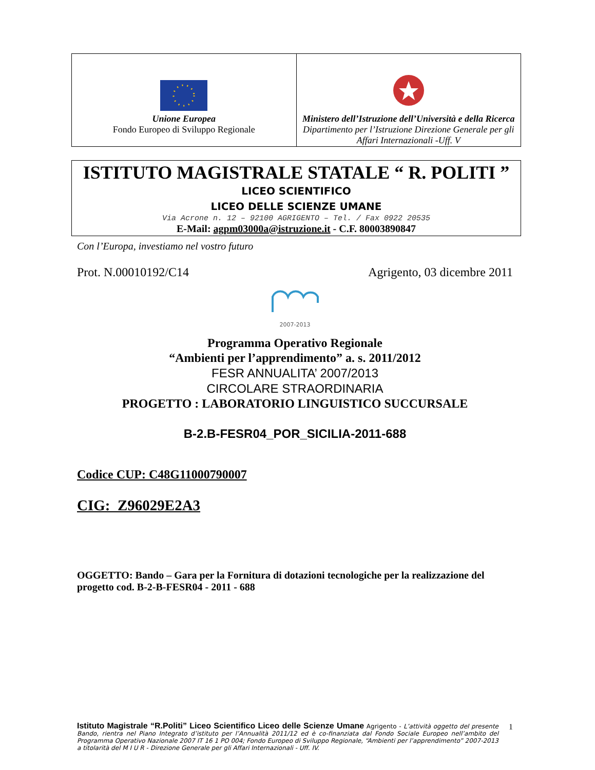| Unione Europea Fondo Europeo di Sviluppo Regionale | Ministero dell’Istruzione dell’Università e della Ricerca Dipartimento per l’Istruzione Direzione Generale per gli Affari Internazionali -Uff. V |
ISTITUTO MAGISTRALE STATALE “ R. POLITI ”
LICEO SCIENTIFICO
LICEO DELLE SCIENZE UMANE
Via Acrone n. 12 – 92100 AGRIGENTO – Tel. / Fax 0922 20535
E-Mail: agpm03000a@istruzione.it - C.F. 80003890847
Con l’Europa, investiamo nel vostro futuro
Prot. N.00010192/C14 Agrigento, 03 dicembre 2011
2007-2013
Programma Operativo Regionale
“Ambienti per l’apprendimento” a. s. 2011/2012
FESR ANNUALITA’ 2007/2013
CIRCOLARE STRAORDINARIA
PROGETTO : LABORATORIO LINGUISTICO SUCCURSALE
B-2.B-FESR04_POR_SICILIA-2011-688
Codice CUP: C48G11000790007
CIG:_Z96029E2A3
OGGETTO: Bando – Gara per la Fornitura di dotazioni tecnologiche per la realizzazione del progetto cod. B-2-B-FESR04 - 2011 - 688
Istituto Magistrale “R.Politi” Liceo Scientifico Liceo delle Scienze Umane Agrigento - L’attività oggetto del presente Bando, rientra nel Piano Integrato d’istituto per l’Annualità 2011/12 ed è co-finanziata dal Fondo Sociale Europeo nell’ambito del Programma Operativo Nazionale 2007 IT 16 1 PO 004; Fondo Europeo di Sviluppo Regionale, “Ambienti per l’apprendimento” 2007-2013 a titolarità del M I U R - Direzione Generale per gli Affari Internazionali - Uff. IV.
1